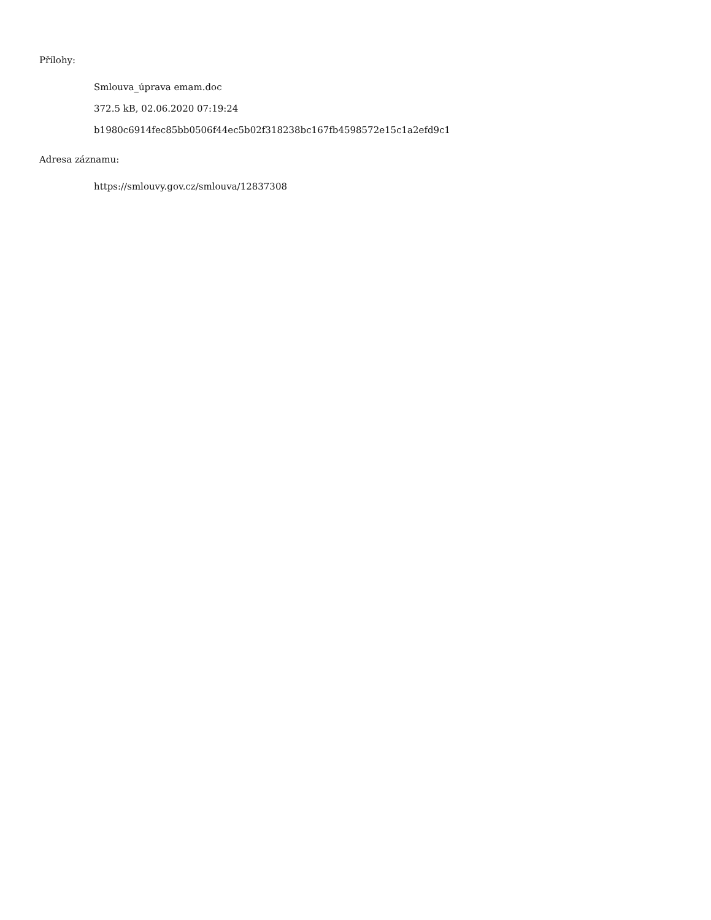Přílohy:
Smlouva_úprava emam.doc
372.5 kB, 02.06.2020 07:19:24
b1980c6914fec85bb0506f44ec5b02f318238bc167fb4598572e15c1a2efd9c1
Adresa záznamu:
https://smlouvy.gov.cz/smlouva/12837308